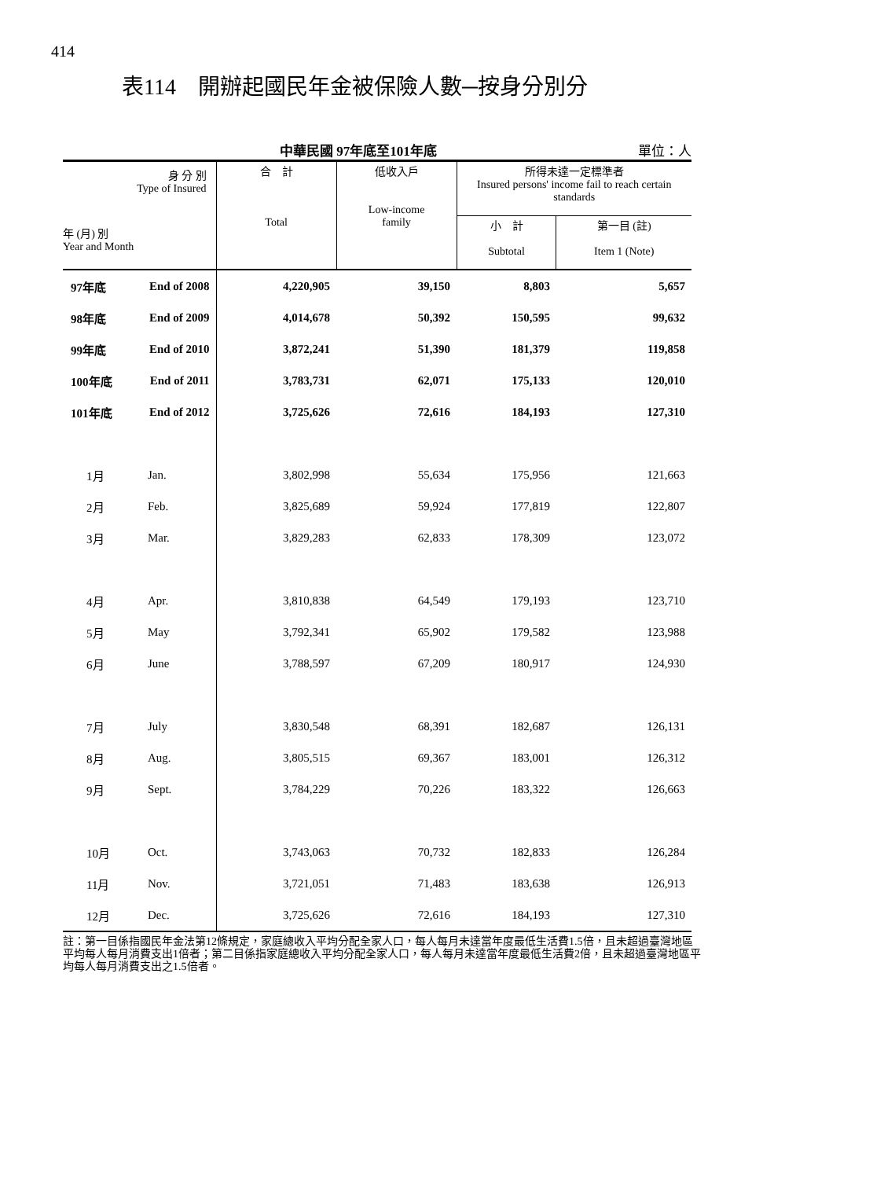414
表114　開辦起國民年金被保險人數─按身分別分
中華民國 97年底至101年底 單位：人
| 身 分 別 Type of Insured 年 (月) 別 Year and Month | | 合 計 Total | 低收入戶 Low-income family | 所得未達一定標準者 Insured persons' income fail to reach certain standards | |
| --- | --- | --- | --- | --- | --- |
| | | | | 小 計 Subtotal | 第一目 (註) Item 1 (Note) |
| 97年底 | End of 2008 | 4,220,905 | 39,150 | 8,803 | 5,657 |
| 98年底 | End of 2009 | 4,014,678 | 50,392 | 150,595 | 99,632 |
| 99年底 | End of 2010 | 3,872,241 | 51,390 | 181,379 | 119,858 |
| 100年底 | End of 2011 | 3,783,731 | 62,071 | 175,133 | 120,010 |
| 101年底 | End of 2012 | 3,725,626 | 72,616 | 184,193 | 127,310 |
| 1月 | Jan. | 3,802,998 | 55,634 | 175,956 | 121,663 |
| 2月 | Feb. | 3,825,689 | 59,924 | 177,819 | 122,807 |
| 3月 | Mar. | 3,829,283 | 62,833 | 178,309 | 123,072 |
| 4月 | Apr. | 3,810,838 | 64,549 | 179,193 | 123,710 |
| 5月 | May | 3,792,341 | 65,902 | 179,582 | 123,988 |
| 6月 | June | 3,788,597 | 67,209 | 180,917 | 124,930 |
| 7月 | July | 3,830,548 | 68,391 | 182,687 | 126,131 |
| 8月 | Aug. | 3,805,515 | 69,367 | 183,001 | 126,312 |
| 9月 | Sept. | 3,784,229 | 70,226 | 183,322 | 126,663 |
| 10月 | Oct. | 3,743,063 | 70,732 | 182,833 | 126,284 |
| 11月 | Nov. | 3,721,051 | 71,483 | 183,638 | 126,913 |
| 12月 | Dec. | 3,725,626 | 72,616 | 184,193 | 127,310 |
註：第一目係指國民年金法第12條規定，家庭總收入平均分配全家人口，每人每月未達當年度最低生活費1.5倍，且未超過臺灣地區平均每人每月消費支出1倍者；第二目係指家庭總收入平均分配全家人口，每人每月未達當年度最低生活費2倍，且未超過臺灣地區平均每人每月消費支出之1.5倍者。